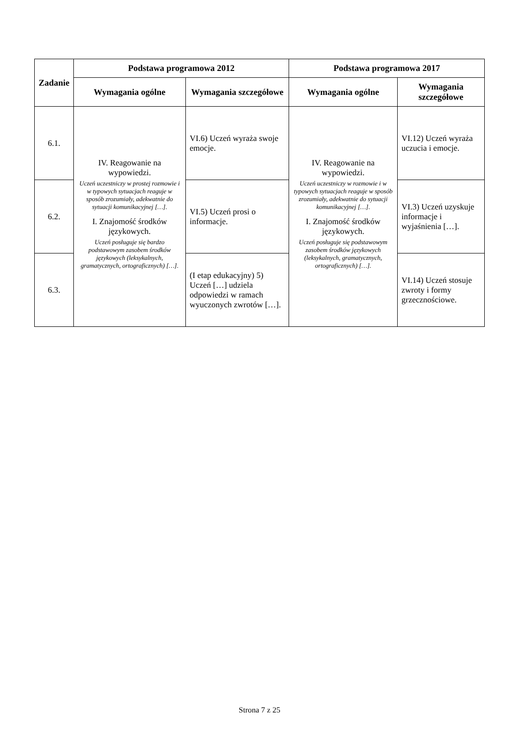| Zadanie | Podstawa programowa 2012 | | Podstawa programowa 2017 | |
| --- | --- | --- | --- | --- |
| | Wymagania ogólne | Wymagania szczegółowe | Wymagania ogólne | Wymagania szczegółowe |
| 6.1. | IV. Reagowanie na wypowiedzi. Uczeń uczestniczy w prostej rozmowie i w typowych sytuacjach reaguje w sposób zrozumiały, adekwatnie do sytuacji komunikacyjnej […]. I. Znajomość środków językowych. Uczeń posługuje się bardzo podstawowym zasobem środków językowych (leksykalnych, gramatycznych, ortograficznych) […]. | VI.6) Uczeń wyraża swoje emocje. | IV. Reagowanie na wypowiedzi. Uczeń uczestniczy w rozmowie i w typowych sytuacjach reaguje w sposób zrozumiały, adekwatnie do sytuacji komunikacyjnej […]. I. Znajomość środków językowych. Uczeń posługuje się podstawowym zasobem środków językowych (leksykalnych, gramatycznych, ortograficznych) […]. | VI.12) Uczeń wyraża uczucia i emocje. |
| 6.2. | | VI.5) Uczeń prosi o informacje. | | VI.3) Uczeń uzyskuje informacje i wyjaśnienia […]. |
| 6.3. | | (I etap edukacyjny) 5) Uczeń […] udziela odpowiedzi w ramach wyuczonych zwrotów […]. | | VI.14) Uczeń stosuje zwroty i formy grzecznościowe. |
Strona 7 z 25